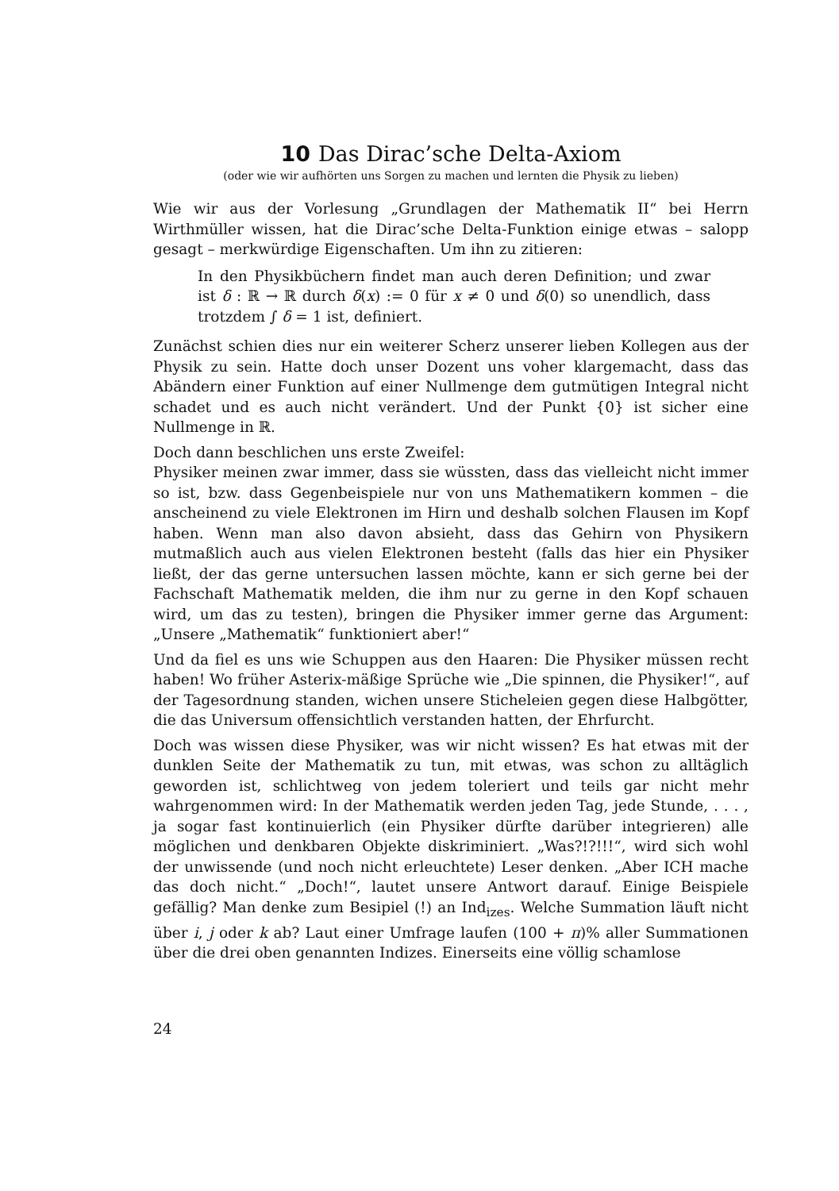10 Das Dirac’sche Delta-Axiom
(oder wie wir aufhörten uns Sorgen zu machen und lernten die Physik zu lieben)
Wie wir aus der Vorlesung „Grundlagen der Mathematik II“ bei Herrn Wirthmüller wissen, hat die Dirac’sche Delta-Funktion einige etwas – salopp gesagt – merkwürdige Eigenschaften. Um ihn zu zitieren:
In den Physikbüchern findet man auch deren Definition; und zwar ist δ : ℝ → ℝ durch δ(x) := 0 für x ≠ 0 und δ(0) so unendlich, dass trotzdem ∫ δ = 1 ist, definiert.
Zunächst schien dies nur ein weiterer Scherz unserer lieben Kollegen aus der Physik zu sein. Hatte doch unser Dozent uns voher klargemacht, dass das Abändern einer Funktion auf einer Nullmenge dem gutmütigen Integral nicht schadet und es auch nicht verändert. Und der Punkt {0} ist sicher eine Nullmenge in ℝ.
Doch dann beschlichen uns erste Zweifel:
Physiker meinen zwar immer, dass sie wüssten, dass das vielleicht nicht immer so ist, bzw. dass Gegenbeispiele nur von uns Mathematikern kommen – die anscheinend zu viele Elektronen im Hirn und deshalb solchen Flausen im Kopf haben. Wenn man also davon absieht, dass das Gehirn von Physikern mutmaßlich auch aus vielen Elektronen besteht (falls das hier ein Physiker ließt, der das gerne untersuchen lassen möchte, kann er sich gerne bei der Fachschaft Mathematik melden, die ihm nur zu gerne in den Kopf schauen wird, um das zu testen), bringen die Physiker immer gerne das Argument: „Unsere „Mathematik“ funktioniert aber!“
Und da fiel es uns wie Schuppen aus den Haaren: Die Physiker müssen recht haben! Wo früher Asterix-mäßige Sprüche wie „Die spinnen, die Physiker!“, auf der Tagesordnung standen, wichen unsere Sticheleien gegen diese Halbgötter, die das Universum offensichtlich verstanden hatten, der Ehrfurcht.
Doch was wissen diese Physiker, was wir nicht wissen? Es hat etwas mit der dunklen Seite der Mathematik zu tun, mit etwas, was schon zu alltäglich geworden ist, schlichtweg von jedem toleriert und teils gar nicht mehr wahrgenommen wird: In der Mathematik werden jeden Tag, jede Stunde, . . . , ja sogar fast kontinuierlich (ein Physiker dürfte darüber integrieren) alle möglichen und denkbaren Objekte diskriminiert. „Was?!?!!!“, wird sich wohl der unwissende (und noch nicht erleuchtete) Leser denken. „Aber ICH mache das doch nicht.“ „Doch!“, lautet unsere Antwort darauf. Einige Beispiele gefällig? Man denke zum Besipiel (!) an Ind<sub>izes</sub>. Welche Summation läuft nicht über i, j oder k ab? Laut einer Umfrage laufen (100 + π)% aller Summationen über die drei oben genannten Indizes. Einerseits eine völlig schamlose
24